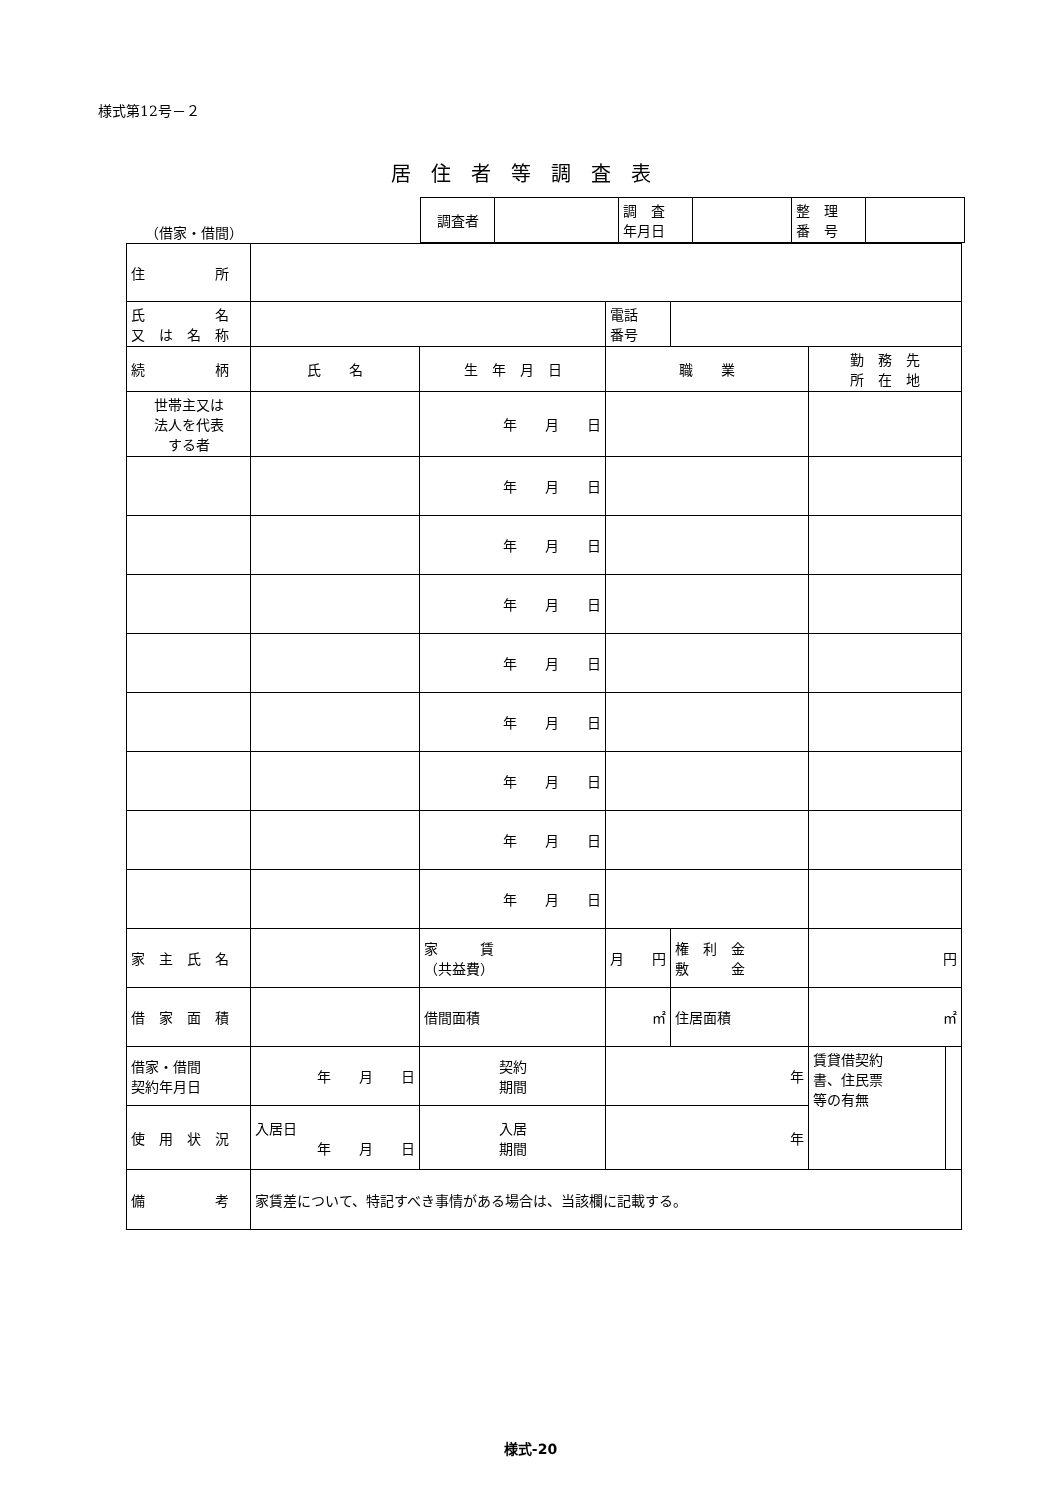様式第12号－２
居住者等調査表
（借家・借間）
| 調査者 | | 調 査 年月日 | | 整 理 番 号 | |
| 住 所 | | | | | | | | |
| 氏 名 又 は 名 称 | | | | | 電話 番号 | | | |
| 続 柄 | 氏 名 | | 生 年 月 日 | | 職 業 | | 勤 務 先 所 在 地 | |
| 世帯主又は 法人を代表 する者 | | | 年 月 日 | | | | | |
| | | | 年 月 日 | | | | | |
| | | | 年 月 日 | | | | | |
| | | | 年 月 日 | | | | | |
| | | | 年 月 日 | | | | | |
| | | | 年 月 日 | | | | | |
| | | | 年 月 日 | | | | | |
| | | | 年 月 日 | | | | | |
| | | | 年 月 日 | | | | | |
| 家 主 氏 名 | | 家 賃 （共益費） | | 月 円 | | 権 利 金 敷 金 | 円 | |
| 借 家 面 積 | | 借間面積 | | ㎡ | | 住居面積 | ㎡ | |
| 借家・借間 契約年月日 | 年 月 日 | | 契約 期間 | 年 | | | 賃貸借契約 書、住民票 等の有無 | |
| 使 用 状 況 | 入居日 年 月 日 | | 入居 期間 | 年 | | | | |
| 備 考 | 家賃差について、特記すべき事情がある場合は、当該欄に記載する。 | | | | | | | |
様式-20